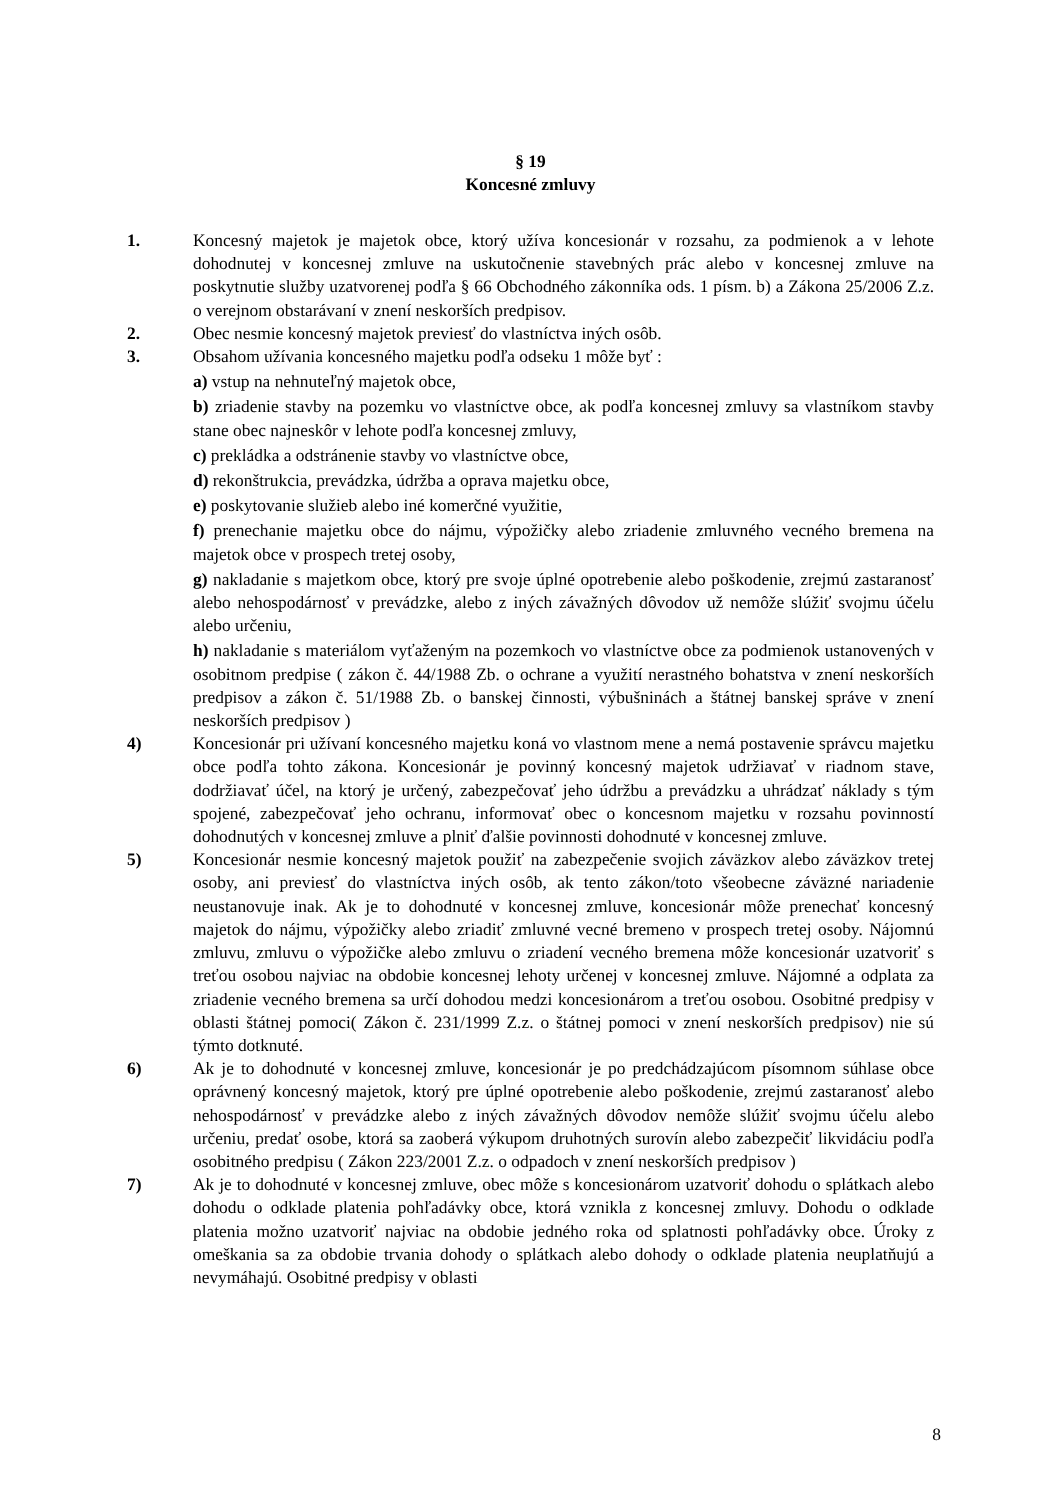§ 19
Koncesné zmluvy
1. Koncesný majetok je majetok obce, ktorý užíva koncesionár v rozsahu, za podmienok a v lehote dohodnutej v koncesnej zmluve na uskutočnenie stavebných prác alebo v koncesnej zmluve na poskytnutie služby uzatvorenej podľa § 66 Obchodného zákonníka ods. 1 písm. b) a Zákona 25/2006 Z.z. o verejnom obstarávaní v znení neskorších predpisov.
2. Obec nesmie koncesný majetok previesť do vlastníctva iných osôb.
3. Obsahom užívania koncesného majetku podľa odseku 1 môže byť :
a) vstup na nehnuteľný majetok obce,
b) zriadenie stavby na pozemku vo vlastníctve obce, ak podľa koncesnej zmluvy sa vlastníkom stavby stane obec najneskôr v lehote podľa koncesnej zmluvy,
c) prekládka a odstránenie stavby vo vlastníctve obce,
d) rekonštrukcia, prevádzka, údržba a oprava majetku obce,
e) poskytovanie služieb alebo iné komerčné využitie,
f) prenechanie majetku obce do nájmu, výpožičky alebo zriadenie zmluvného vecného bremena na majetok obce v prospech tretej osoby,
g) nakladanie s majetkom obce, ktorý pre svoje úplné opotrebenie alebo poškodenie, zrejmú zastaranosť alebo nehospodárnosť v prevádzke, alebo z iných závažných dôvodov už nemôže slúžiť svojmu účelu alebo určeniu,
h) nakladanie s materiálom vyťaženým na pozemkoch vo vlastníctve obce za podmienok ustanovených v osobitnom predpise ( zákon č. 44/1988 Zb. o ochrane a využití nerastného bohatstva v znení neskorších predpisov a zákon č. 51/1988 Zb. o banskej činnosti, výbušninách a štátnej banskej správe v znení neskorších predpisov )
4) Koncesionár pri užívaní koncesného majetku koná vo vlastnom mene a nemá postavenie správcu majetku obce podľa tohto zákona. Koncesionár je povinný koncesný majetok udržiavať v riadnom stave, dodržiavať účel, na ktorý je určený, zabezpečovať jeho údržbu a prevádzku a uhrádzať náklady s tým spojené, zabezpečovať jeho ochranu, informovať obec o koncesnom majetku v rozsahu povinností dohodnutých v koncesnej zmluve a plniť ďalšie povinnosti dohodnuté v koncesnej zmluve.
5) Koncesionár nesmie koncesný majetok použiť na zabezpečenie svojich záväzkov alebo záväzkov tretej osoby, ani previesť do vlastníctva iných osôb, ak tento zákon/toto všeobecne záväzné nariadenie neustanovuje inak. Ak je to dohodnuté v koncesnej zmluve, koncesionár môže prenechať koncesný majetok do nájmu, výpožičky alebo zriadiť zmluvné vecné bremeno v prospech tretej osoby. Nájomnú zmluvu, zmluvu o výpožičke alebo zmluvu o zriadení vecného bremena môže koncesionár uzatvoriť s treťou osobou najviac na obdobie koncesnej lehoty určenej v koncesnej zmluve. Nájomné a odplata za zriadenie vecného bremena sa určí dohodou medzi koncesionárom a treťou osobou. Osobitné predpisy v oblasti štátnej pomoci( Zákon č. 231/1999 Z.z. o štátnej pomoci v znení neskorších predpisov) nie sú týmto dotknuté.
6) Ak je to dohodnuté v koncesnej zmluve, koncesionár je po predchádzajúcom písomnom súhlase obce oprávnený koncesný majetok, ktorý pre úplné opotrebenie alebo poškodenie, zrejmú zastaranosť alebo nehospodárnosť v prevádzke alebo z iných závažných dôvodov nemôže slúžiť svojmu účelu alebo určeniu, predať osobe, ktorá sa zaoberá výkupom druhotných surovín alebo zabezpečiť likvidáciu podľa osobitného predpisu ( Zákon 223/2001 Z.z. o odpadoch v znení neskorších predpisov )
7) Ak je to dohodnuté v koncesnej zmluve, obec môže s koncesionárom uzatvoriť dohodu o splátkach alebo dohodu o odklade platenia pohľadávky obce, ktorá vznikla z koncesnej zmluvy. Dohodu o odklade platenia možno uzatvoriť najviac na obdobie jedného roka od splatnosti pohľadávky obce. Úroky z omeškania sa za obdobie trvania dohody o splátkach alebo dohody o odklade platenia neuplatňujú a nevymáhajú. Osobitné predpisy v oblasti
8